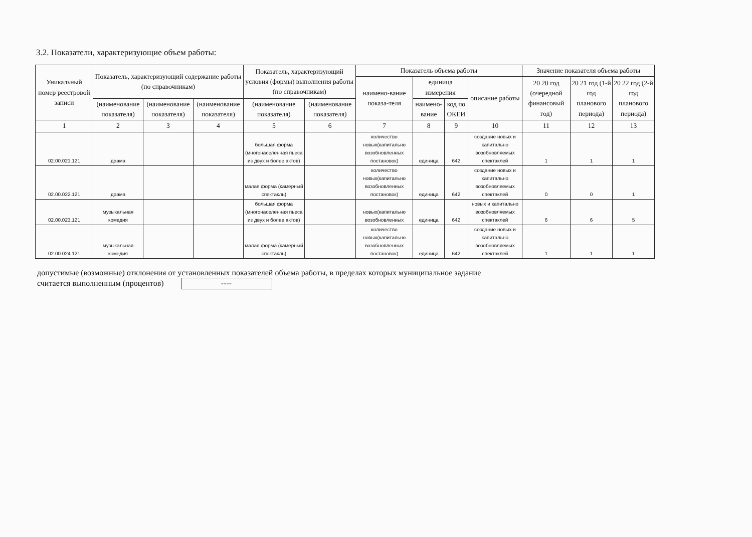3.2. Показатели, характеризующие объем работы:
| Уникальный номер реестровой записи | Показатель, характеризующий содержание работы (по справочникам) | | | Показатель, характеризующий условия (формы) выполнения работы (по справочникам) | | Показатель объема работы | | | | Значение показателя объема работы | | |
| --- | --- | --- | --- | --- | --- | --- | --- | --- | --- | --- | --- | --- |
| | | | | | | наимено-вание показа-теля | единица измерения | | описание работы | 20 20 год (очередной финансовый год) | 20 21 год (1-й год планового периода) | 20 22 год (2-й год планового периода) |
| | (наименование показателя) | (наименование показателя) | (наименование показателя) | (наименование показателя) | (наименование показателя) | | наимено-вание | код по ОКЕИ | | | | |
| 1 | 2 | 3 | 4 | 5 | 6 | 7 | 8 | 9 | 10 | 11 | 12 | 13 |
| 02.00.021.121 | драма | | | большая форма (многонаселенная пьеса из двух и более актов) | | количество новых(капитально возобновленных постановок) | единица | 642 | создание новых и капитально возобновляемых спектаклей | 1 | 1 | 1 |
| 02.00.022.121 | драма | | | малая форма (камерный спектакль) | | количество новых(капитально возобновленных постановок) | единица | 642 | создание новых и капитально возобновляемых спектаклей | 0 | 0 | 1 |
| 02.00.023.121 | музыкальная комедия | | | большая форма (многонаселенная пьеса из двух и более актов) | | новых(капитально возобновленных | единица | 642 | новых и капитально возобновляемых спектаклей | 6 | 6 | 5 |
| 02.00.024.121 | музыкальная комедия | | | малая форма (камерный спектакль) | | количество новых(капитально возобновленных постановок) | единица | 642 | создание новых и капитально возобновляемых спектаклей | 1 | 1 | 1 |
допустимые (возможные) отклонения от установленных показателей объема работы, в пределах которых муниципальное задание
считается выполненным (процентов) ----